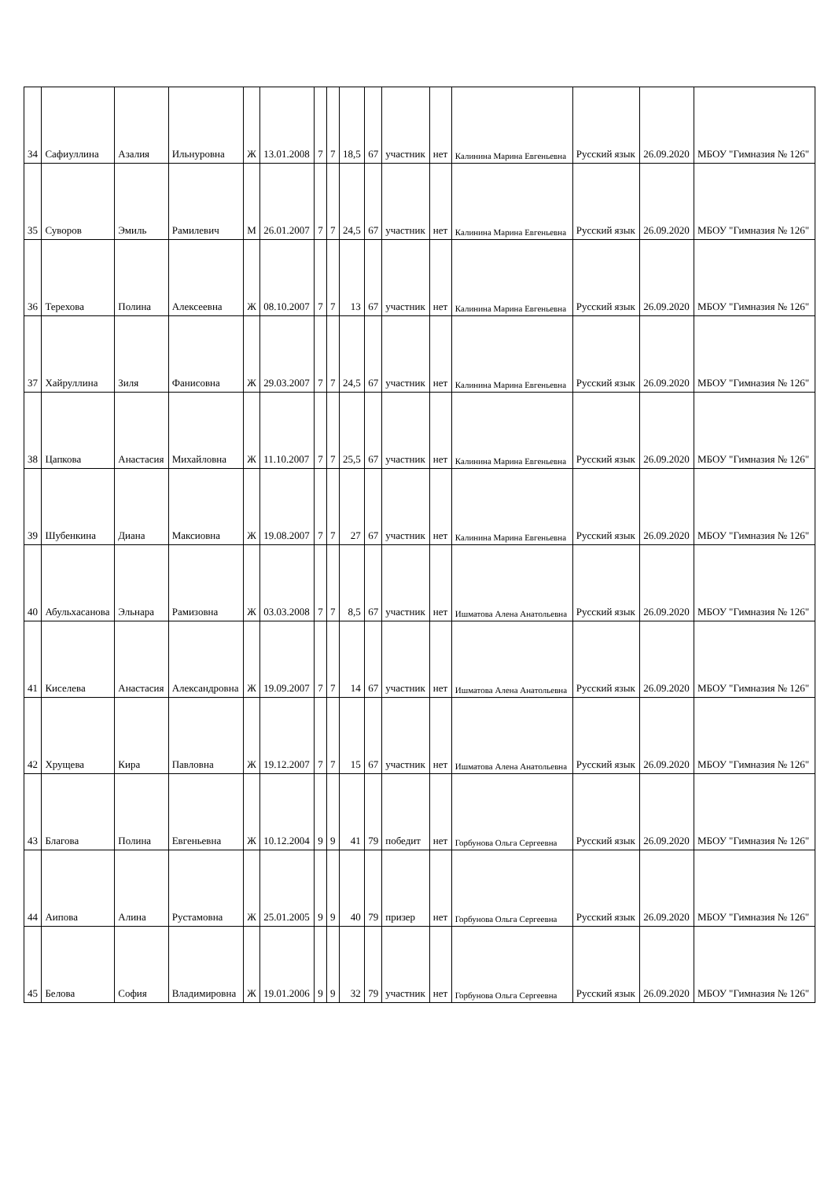| 34 | Сафиуллина | Азалия | Ильнуровна | Ж | 13.01.2008 | 7 | 7 | 18,5 | 67 | участник | нет | Калинина Марина Евгеньевна | Русский язык | 26.09.2020 | МБОУ "Гимназия № 126" |
| 35 | Суворов | Эмиль | Рамилевич | М | 26.01.2007 | 7 | 7 | 24,5 | 67 | участник | нет | Калинина Марина Евгеньевна | Русский язык | 26.09.2020 | МБОУ "Гимназия № 126" |
| 36 | Терехова | Полина | Алексеевна | Ж | 08.10.2007 | 7 | 7 | 13 | 67 | участник | нет | Калинина Марина Евгеньевна | Русский язык | 26.09.2020 | МБОУ "Гимназия № 126" |
| 37 | Хайруллина | Зиля | Фанисовна | Ж | 29.03.2007 | 7 | 7 | 24,5 | 67 | участник | нет | Калинина Марина Евгеньевна | Русский язык | 26.09.2020 | МБОУ "Гимназия № 126" |
| 38 | Цапкова | Анастасия | Михайловна | Ж | 11.10.2007 | 7 | 7 | 25,5 | 67 | участник | нет | Калинина Марина Евгеньевна | Русский язык | 26.09.2020 | МБОУ "Гимназия № 126" |
| 39 | Шубенкина | Диана | Максиовна | Ж | 19.08.2007 | 7 | 7 | 27 | 67 | участник | нет | Калинина Марина Евгеньевна | Русский язык | 26.09.2020 | МБОУ "Гимназия № 126" |
| 40 | Абульхасанова | Эльнара | Рамизовна | Ж | 03.03.2008 | 7 | 7 | 8,5 | 67 | участник | нет | Ишматова Алена Анатольевна | Русский язык | 26.09.2020 | МБОУ "Гимназия № 126" |
| 41 | Киселева | Анастасия | Александровна | Ж | 19.09.2007 | 7 | 7 | 14 | 67 | участник | нет | Ишматова Алена Анатольевна | Русский язык | 26.09.2020 | МБОУ "Гимназия № 126" |
| 42 | Хрущева | Кира | Павловна | Ж | 19.12.2007 | 7 | 7 | 15 | 67 | участник | нет | Ишматова Алена Анатольевна | Русский язык | 26.09.2020 | МБОУ "Гимназия № 126" |
| 43 | Благова | Полина | Евгеньевна | Ж | 10.12.2004 | 9 | 9 | 41 | 79 | победит | нет | Горбунова Ольга Сергеевна | Русский язык | 26.09.2020 | МБОУ "Гимназия № 126" |
| 44 | Аипова | Алина | Рустамовна | Ж | 25.01.2005 | 9 | 9 | 40 | 79 | призер | нет | Горбунова Ольга Сергеевна | Русский язык | 26.09.2020 | МБОУ "Гимназия № 126" |
| 45 | Белова | София | Владимировна | Ж | 19.01.2006 | 9 | 9 | 32 | 79 | участник | нет | Горбунова Ольга Сергеевна | Русский язык | 26.09.2020 | МБОУ "Гимназия № 126" |